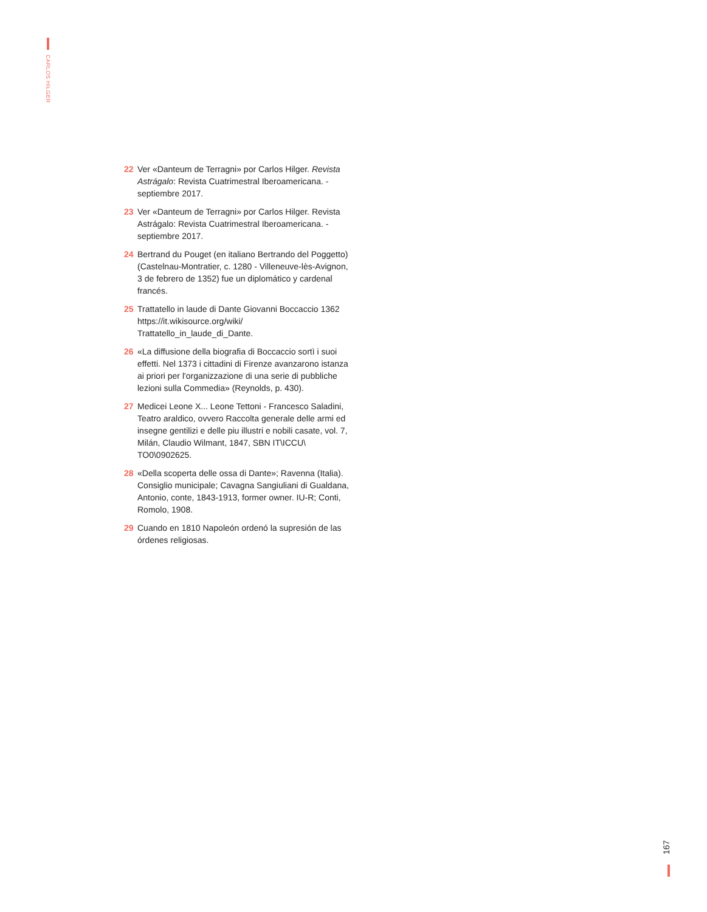CARLOS HILGER
22 Ver «Danteum de Terragni» por Carlos Hilger. Revista Astrágalo: Revista Cuatrimestral Iberoamericana. - septiembre 2017.
23 Ver «Danteum de Terragni» por Carlos Hilger. Revista Astrágalo: Revista Cuatrimestral Iberoamericana. - septiembre 2017.
24 Bertrand du Pouget (en italiano Bertrando del Poggetto) (Castelnau-Montratier, c. 1280 - Villeneuve-lès-Avignon, 3 de febrero de 1352) fue un diplomático y cardenal francés.
25 Trattatello in laude di Dante Giovanni Boccaccio 1362 https://it.wikisource.org/wiki/ Trattatello_in_laude_di_Dante.
26 «La diffusione della biografia di Boccaccio sortì i suoi effetti. Nel 1373 i cittadini di Firenze avanzarono istanza ai priori per l'organizzazione di una serie di pubbliche lezioni sulla Commedia» (Reynolds, p. 430).
27 Medicei Leone X... Leone Tettoni - Francesco Saladini, Teatro araldico, ovvero Raccolta generale delle armi ed insegne gentilizi e delle piu illustri e nobili casate, vol. 7, Milán, Claudio Wilmant, 1847, SBN IT\ICCU\ TO0\0902625.
28 «Della scoperta delle ossa di Dante»; Ravenna (Italia). Consiglio municipale; Cavagna Sangiuliani di Gualdana, Antonio, conte, 1843-1913, former owner. IU-R; Conti, Romolo, 1908.
29 Cuando en 1810 Napoleón ordenó la supresión de las órdenes religiosas.
167